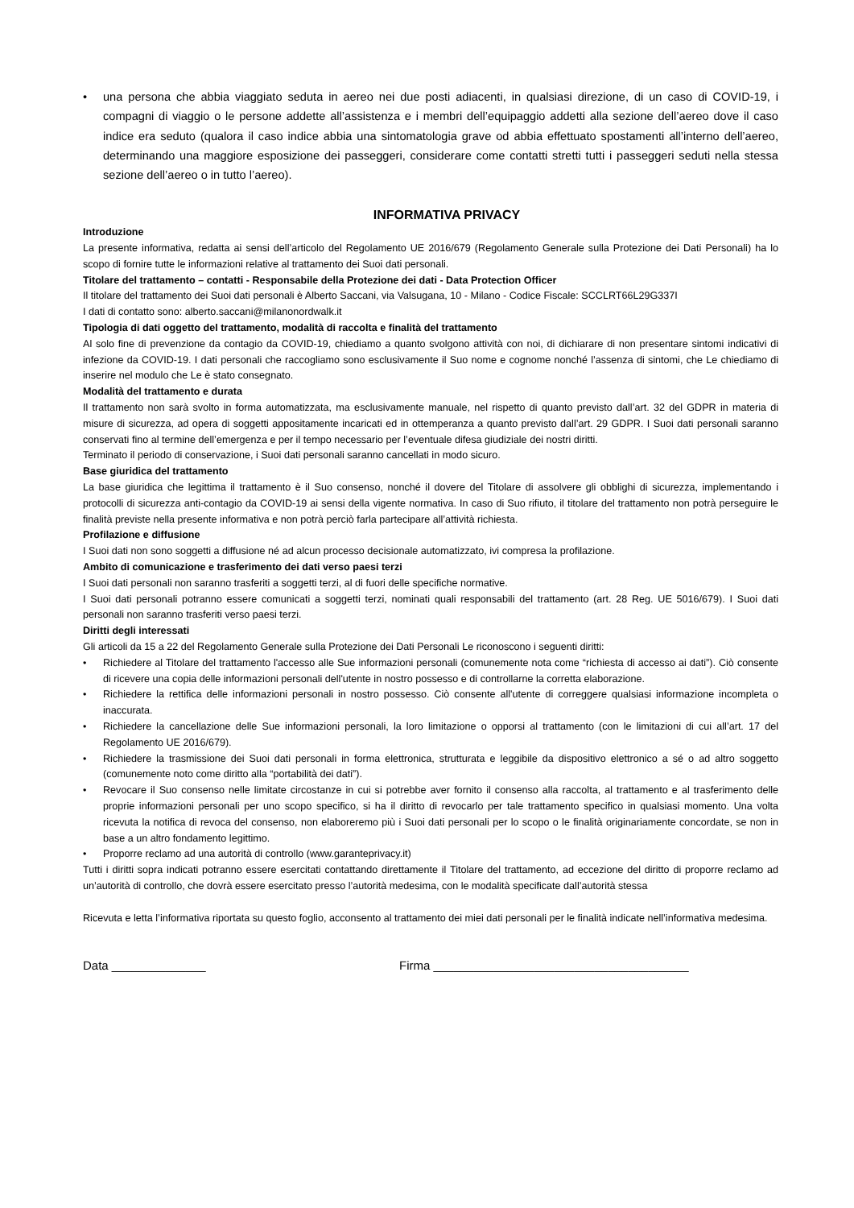• una persona che abbia viaggiato seduta in aereo nei due posti adiacenti, in qualsiasi direzione, di un caso di COVID-19, i compagni di viaggio o le persone addette all’assistenza e i membri dell’equipaggio addetti alla sezione dell’aereo dove il caso indice era seduto (qualora il caso indice abbia una sintomatologia grave od abbia effettuato spostamenti all’interno dell’aereo, determinando una maggiore esposizione dei passeggeri, considerare come contatti stretti tutti i passeggeri seduti nella stessa sezione dell’aereo o in tutto l’aereo).
INFORMATIVA PRIVACY
Introduzione
La presente informativa, redatta ai sensi dell’articolo del Regolamento UE 2016/679 (Regolamento Generale sulla Protezione dei Dati Personali) ha lo scopo di fornire tutte le informazioni relative al trattamento dei Suoi dati personali.
Titolare del trattamento – contatti - Responsabile della Protezione dei dati - Data Protection Officer
Il titolare del trattamento dei Suoi dati personali è Alberto Saccani, via Valsugana, 10 - Milano - Codice Fiscale: SCCLRT66L29G337I
I dati di contatto sono: alberto.saccani@milanonordwalk.it
Tipologia di dati oggetto del trattamento, modalità di raccolta e finalità del trattamento
Al solo fine di prevenzione da contagio da COVID-19, chiediamo a quanto svolgono attività con noi, di dichiarare di non presentare sintomi indicativi di infezione da COVID-19. I dati personali che raccogliamo sono esclusivamente il Suo nome e cognome nonché l’assenza di sintomi, che Le chiediamo di inserire nel modulo che Le è stato consegnato.
Modalità del trattamento e durata
Il trattamento non sarà svolto in forma automatizzata, ma esclusivamente manuale, nel rispetto di quanto previsto dall’art. 32 del GDPR in materia di misure di sicurezza, ad opera di soggetti appositamente incaricati ed in ottemperanza a quanto previsto dall’art. 29 GDPR. I Suoi dati personali saranno conservati fino al termine dell’emergenza e per il tempo necessario per l’eventuale difesa giudiziale dei nostri diritti.
Terminato il periodo di conservazione, i Suoi dati personali saranno cancellati in modo sicuro.
Base giuridica del trattamento
La base giuridica che legittima il trattamento è il Suo consenso, nonché il dovere del Titolare di assolvere gli obblighi di sicurezza, implementando i protocolli di sicurezza anti-contagio da COVID-19 ai sensi della vigente normativa. In caso di Suo rifiuto, il titolare del trattamento non potrà perseguire le finalità previste nella presente informativa e non potrà perciò farla partecipare all’attività richiesta.
Profilazione e diffusione
I Suoi dati non sono soggetti a diffusione né ad alcun processo decisionale automatizzato, ivi compresa la profilazione.
Ambito di comunicazione e trasferimento dei dati verso paesi terzi
I Suoi dati personali non saranno trasferiti a soggetti terzi, al di fuori delle specifiche normative.
I Suoi dati personali potranno essere comunicati a soggetti terzi, nominati quali responsabili del trattamento (art. 28 Reg. UE 5016/679). I Suoi dati personali non saranno trasferiti verso paesi terzi.
Diritti degli interessati
Gli articoli da 15 a 22 del Regolamento Generale sulla Protezione dei Dati Personali Le riconoscono i seguenti diritti:
• Richiedere al Titolare del trattamento l'accesso alle Sue informazioni personali (comunemente nota come “richiesta di accesso ai dati”). Ciò consente di ricevere una copia delle informazioni personali dell'utente in nostro possesso e di controllarne la corretta elaborazione.
• Richiedere la rettifica delle informazioni personali in nostro possesso. Ciò consente all'utente di correggere qualsiasi informazione incompleta o inaccurata.
• Richiedere la cancellazione delle Sue informazioni personali, la loro limitazione o opporsi al trattamento (con le limitazioni di cui all’art. 17 del Regolamento UE 2016/679).
• Richiedere la trasmissione dei Suoi dati personali in forma elettronica, strutturata e leggibile da dispositivo elettronico a sé o ad altro soggetto (comunemente noto come diritto alla “portabilità dei dati”).
• Revocare il Suo consenso nelle limitate circostanze in cui si potrebbe aver fornito il consenso alla raccolta, al trattamento e al trasferimento delle proprie informazioni personali per uno scopo specifico, si ha il diritto di revocarlo per tale trattamento specifico in qualsiasi momento. Una volta ricevuta la notifica di revoca del consenso, non elaboreremo più i Suoi dati personali per lo scopo o le finalità originariamente concordate, se non in base a un altro fondamento legittimo.
• Proporre reclamo ad una autorità di controllo (www.garanteprivacy.it)
Tutti i diritti sopra indicati potranno essere esercitati contattando direttamente il Titolare del trattamento, ad eccezione del diritto di proporre reclamo ad un’autorità di controllo, che dovrà essere esercitato presso l’autorità medesima, con le modalità specificate dall’autorità stessa
Ricevuta e letta l’informativa riportata su questo foglio, acconsento al trattamento dei miei dati personali per le finalità indicate nell’informativa medesima.
Data ______________ Firma ______________________________________